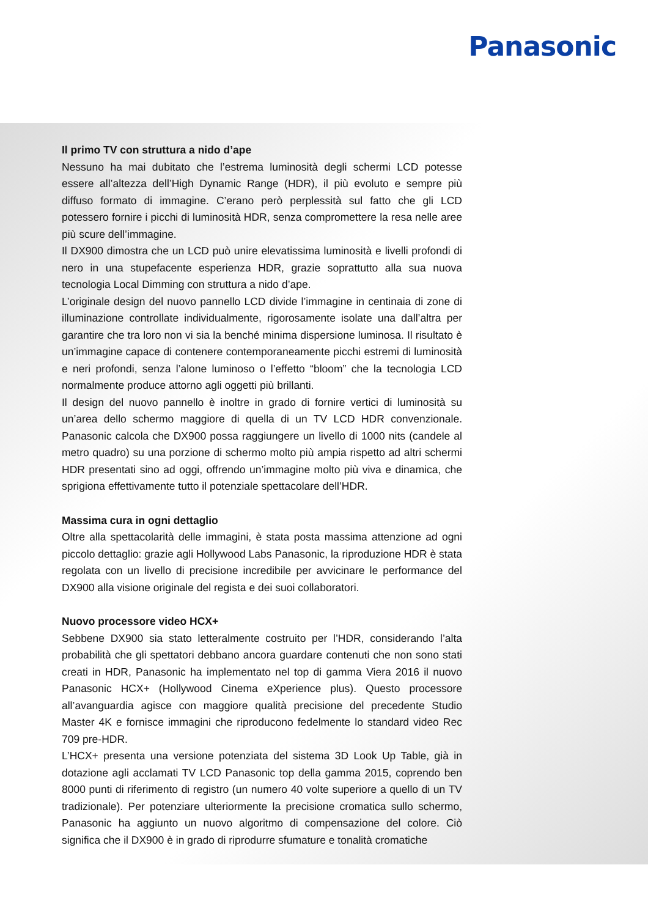Panasonic
Il primo TV con struttura a nido d’ape
Nessuno ha mai dubitato che l’estrema luminosità degli schermi LCD potesse essere all’altezza dell’High Dynamic Range (HDR), il più evoluto e sempre più diffuso formato di immagine. C’erano però perplessità sul fatto che gli LCD potessero fornire i picchi di luminosità HDR, senza compromettere la resa nelle aree più scure dell’immagine.
Il DX900 dimostra che un LCD può unire elevatissima luminosità e livelli profondi di nero in una stupefacente esperienza HDR, grazie soprattutto alla sua nuova tecnologia Local Dimming con struttura a nido d’ape.
L’originale design del nuovo pannello LCD divide l’immagine in centinaia di zone di illuminazione controllate individualmente, rigorosamente isolate una dall’altra per garantire che tra loro non vi sia la benché minima dispersione luminosa. Il risultato è un’immagine capace di contenere contemporaneamente picchi estremi di luminosità e neri profondi, senza l’alone luminoso o l’effetto “bloom” che la tecnologia LCD normalmente produce attorno agli oggetti più brillanti.
Il design del nuovo pannello è inoltre in grado di fornire vertici di luminosità su un’area dello schermo maggiore di quella di un TV LCD HDR convenzionale. Panasonic calcola che DX900 possa raggiungere un livello di 1000 nits (candele al metro quadro) su una porzione di schermo molto più ampia rispetto ad altri schermi HDR presentati sino ad oggi, offrendo un’immagine molto più viva e dinamica, che sprigiona effettivamente tutto il potenziale spettacolare dell’HDR.
Massima cura in ogni dettaglio
Oltre alla spettacolarità delle immagini, è stata posta massima attenzione ad ogni piccolo dettaglio: grazie agli Hollywood Labs Panasonic, la riproduzione HDR è stata regolata con un livello di precisione incredibile per avvicinare le performance del DX900 alla visione originale del regista e dei suoi collaboratori.
Nuovo processore video HCX+
Sebbene DX900 sia stato letteralmente costruito per l’HDR, considerando l’alta probabilità che gli spettatori debbano ancora guardare contenuti che non sono stati creati in HDR, Panasonic ha implementato nel top di gamma Viera 2016 il nuovo Panasonic HCX+ (Hollywood Cinema eXperience plus). Questo processore all’avanguardia agisce con maggiore qualità precisione del precedente Studio Master 4K e fornisce immagini che riproducono fedelmente lo standard video Rec 709 pre-HDR.
L’HCX+ presenta una versione potenziata del sistema 3D Look Up Table, già in dotazione agli acclamati TV LCD Panasonic top della gamma 2015, coprendo ben 8000 punti di riferimento di registro (un numero 40 volte superiore a quello di un TV tradizionale). Per potenziare ulteriormente la precisione cromatica sullo schermo, Panasonic ha aggiunto un nuovo algoritmo di compensazione del colore. Ciò significa che il DX900 è in grado di riprodurre sfumature e tonalità cromatiche